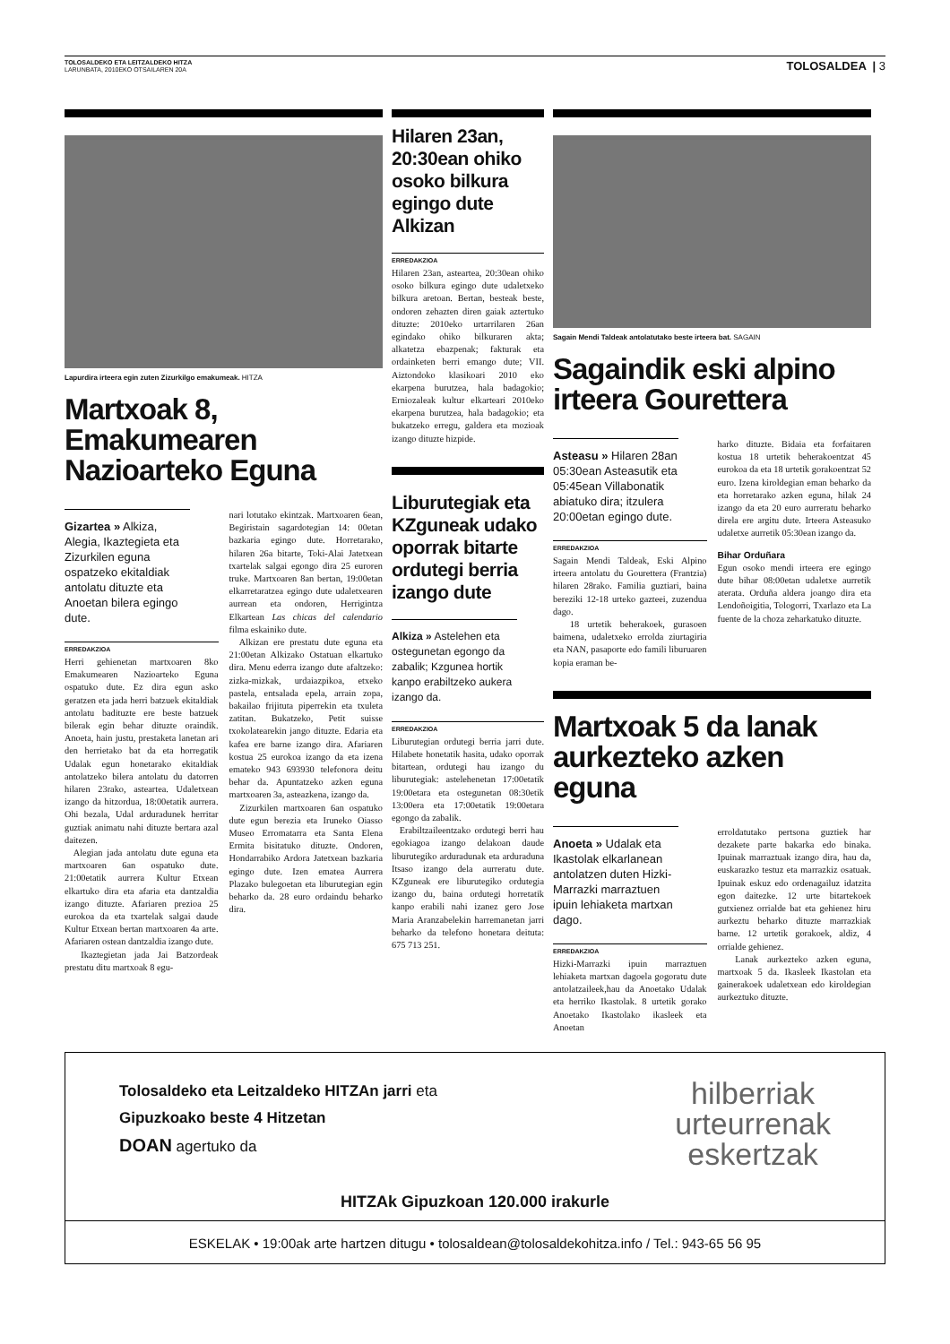TOLOSALDEKO ETA LEITZALDEKO HITZA
LARUNBATA, 2010EKO OTSAILAREN 20A
TOLOSALDEA | 3
Lapurdira irteera egin zuten Zizurkilgo emakumeak. HITZA
Martxoak 8, Emakumearen Nazioarteko Eguna
Gizartea » Alkiza, Alegia, Ikaztegieta eta Zizurkilen eguna ospatzeko ekitaldiak antolatu dituzte eta Anoetan bilera egingo dute.
ERREDAKZIOA
Herri gehienetan martxoaren 8ko Emakumearen Nazioarteko Eguna ospatuko dute. Ez dira egun asko geratzen eta jada herri batzuek ekitaldiak antolatu badituzte ere beste batzuek bilerak egin behar dituzte oraindik. Anoeta, hain justu, prestaketa lanetan ari den herrietako bat da eta horregatik Udalak egun honetarako ekitaldiak antolatzeko bilera antolatu du datorren hilaren 23rako, asteartea. Udaletxean izango da hitzordua, 18:00etatik aurrera. Ohi bezala, Udal arduradunek herritar guztiak animatu nahi dituzte bertara azal daitezen.
Alegian jada antolatu dute eguna eta martxoaren 6an ospatuko dute. 21:00etatik aurrera Kultur Etxean elkartuko dira eta afaria eta dantzaldia izango dituzte. Afariaren prezioa 25 eurokoa da eta txartelak salgai daude Kultur Etxean bertan martxoaren 4a arte. Afariaren ostean dantzaldia izango dute.
Ikaztegietan jada Jai Batzordeak prestatu ditu martxoak 8 egu-
nari lotutako ekintzak. Martxoaren 6ean, Begiristain sagardotegian 14: 00etan bazkaria egingo dute. Horretarako, hilaren 26a bitarte, Toki-Alai Jatetxean txartelak salgai egongo dira 25 euroren truke. Martxoaren 8an bertan, 19:00etan elkarretaratzea egingo dute udaletxearen aurrean eta ondoren, Herrigintza Elkartean Las chicas del calendario filma eskainiko dute.
Alkizan ere prestatu dute eguna eta 21:00etan Alkizako Ostatuan elkartuko dira. Menu ederra izango dute afaltzeko: zizka-mizkak, urdaiazpikoa, etxeko pastela, entsalada epela, arrain zopa, bakailao frijituta piperrekin eta txuleta zatitan. Bukatzeko, Petit suisse txokolatearekin jango dituzte. Edaria eta kafea ere barne izango dira. Afariaren kostua 25 eurokoa izango da eta izena emateko 943 693930 telefonora deitu behar da. Apuntatzeko azken eguna martxoaren 3a, asteazkena, izango da.
Zizurkilen martxoaren 6an ospatuko dute egun berezia eta Iruneko Oiasso Museo Erromatarra eta Santa Elena Ermita bisitatuko dituzte. Ondoren, Hondarrabiko Ardora Jatetxean bazkaria egingo dute. Izen ematea Aurrera Plazako bulegoetan eta liburutegian egin beharko da. 28 euro ordaindu beharko dira.
Hilaren 23an, 20:30ean ohiko osoko bilkura egingo dute Alkizan
ERREDAKZIOA
Hilaren 23an, asteartea, 20:30ean ohiko osoko bilkura egingo dute udaletxeko bilkura aretoan. Bertan, besteak beste, ondoren zehazten diren gaiak aztertuko dituzte: 2010eko urtarrilaren 26an egindako ohiko bilkuraren akta; alkatetza ebazpenak; fakturak eta ordainketen berri emango dute; VII. Aiztondoko klasikoari 2010 eko ekarpena burutzea, hala badagokio; Erniozaleak kultur elkarteari 2010eko ekarpena burutzea, hala badagokio; eta bukatzeko erregu, galdera eta mozioak izango dituzte hizpide.
Liburutegiak eta KZguneak udako oporrak bitarte ordutegi berria izango dute
Alkiza » Astelehen eta ostegunetan egongo da zabalik; Kzgunea hortik kanpo erabiltzeko aukera izango da.
ERREDAKZIOA
Liburutegian ordutegi berria jarri dute. Hilabete honetatik hasita, udako oporrak bitartean, ordutegi hau izango du liburutegiak: astelehenetan 17:00etatik 19:00etara eta ostegunetan 08:30etik 13:00era eta 17:00etatik 19:00etara egongo da zabalik.
Erabiltzaileentzako ordutegi berri hau egokiagoa izango delakoan daude liburutegiko arduradunak eta arduraduna Itsaso izango dela aurreratu dute. KZguneak ere liburutegiko ordutegia izango du, baina ordutegi horretatik kanpo erabili nahi izanez gero Jose Maria Aranzabelekin harremanetan jarri beharko da telefono honetara deituta: 675 713 251.
Sagain Mendi Taldeak antolatutako beste irteera bat. SAGAIN
Sagaindik eski alpino irteera Gourettera
Asteasu » Hilaren 28an 05:30ean Asteasutik eta 05:45ean Villabonatik abiatuko dira; itzulera 20:00etan egingo dute.
ERREDAKZIOA
Sagain Mendi Taldeak, Eski Alpino irteera antolatu du Gourettera (Frantzia) hilaren 28rako. Familia guztiari, baina bereziki 12-18 urteko gazteei, zuzendua dago.
18 urtetik beherakoek, gurasoen baimena, udaletxeko errolda ziurtagiria eta NAN, pasaporte edo famili liburuaren kopia eraman be-
harko dituzte. Bidaia eta forfaitaren kostua 18 urtetik beherakoentzat 45 eurokoa da eta 18 urtetik gorakoentzat 52 euro. Izena kiroldegian eman beharko da eta horretarako azken eguna, hilak 24 izango da eta 20 euro aurreratu beharko direla ere argitu dute. Irteera Asteasuko udaletxe aurretik 05:30ean izango da.
Bihar Orduñara
Egun osoko mendi irteera ere egingo dute bihar 08:00etan udaletxe aurretik aterata. Orduña aldera joango dira eta Lendoñoigitia, Tologorri, Txarlazo eta La fuente de la choza zeharkatuko dituzte.
Martxoak 5 da lanak aurkezteko azken eguna
Anoeta » Udalak eta Ikastolak elkarlanean antolatzen duten Hizki-Marrazki marraztuen ipuin lehiaketa martxan dago.
ERREDAKZIOA
Hizki-Marrazki ipuin marraztuen lehiaketa martxan dagoela gogoratu dute antolatzaileek,hau da Anoetako Udalak eta herriko Ikastolak. 8 urtetik gorako Anoetako Ikastolako ikasleek eta Anoetan
erroldatutako pertsona guztiek har dezakete parte bakarka edo binaka. Ipuinak marraztuak izango dira, hau da, euskarazko testuz eta marrazkiz osatuak. Ipuinak eskuz edo ordenagailuz idatzita egon daitezke. 12 urte bitartekoek gutxienez orrialde bat eta gehienez hiru aurkeztu beharko dituzte marrazkiak barne. 12 urtetik gorakoek, aldiz, 4 orrialde gehienez.
Lanak aurkezteko azken eguna, martxoak 5 da. Ikasleek Ikastolan eta gainerakoek udaletxean edo kiroldegian aurkeztuko dituzte.
Tolosaldeko eta Leitzaldeko HITZAn jarri eta
Gipuzkoako beste 4 Hitzetan
DOAN agertuko da
hilberriak
urteurrenak
eskertzak
HITZAk Gipuzkoan 120.000 irakurle
ESKELAK • 19:00ak arte hartzen ditugu • tolosaldean@tolosaldekohitza.info / Tel.: 943-65 56 95